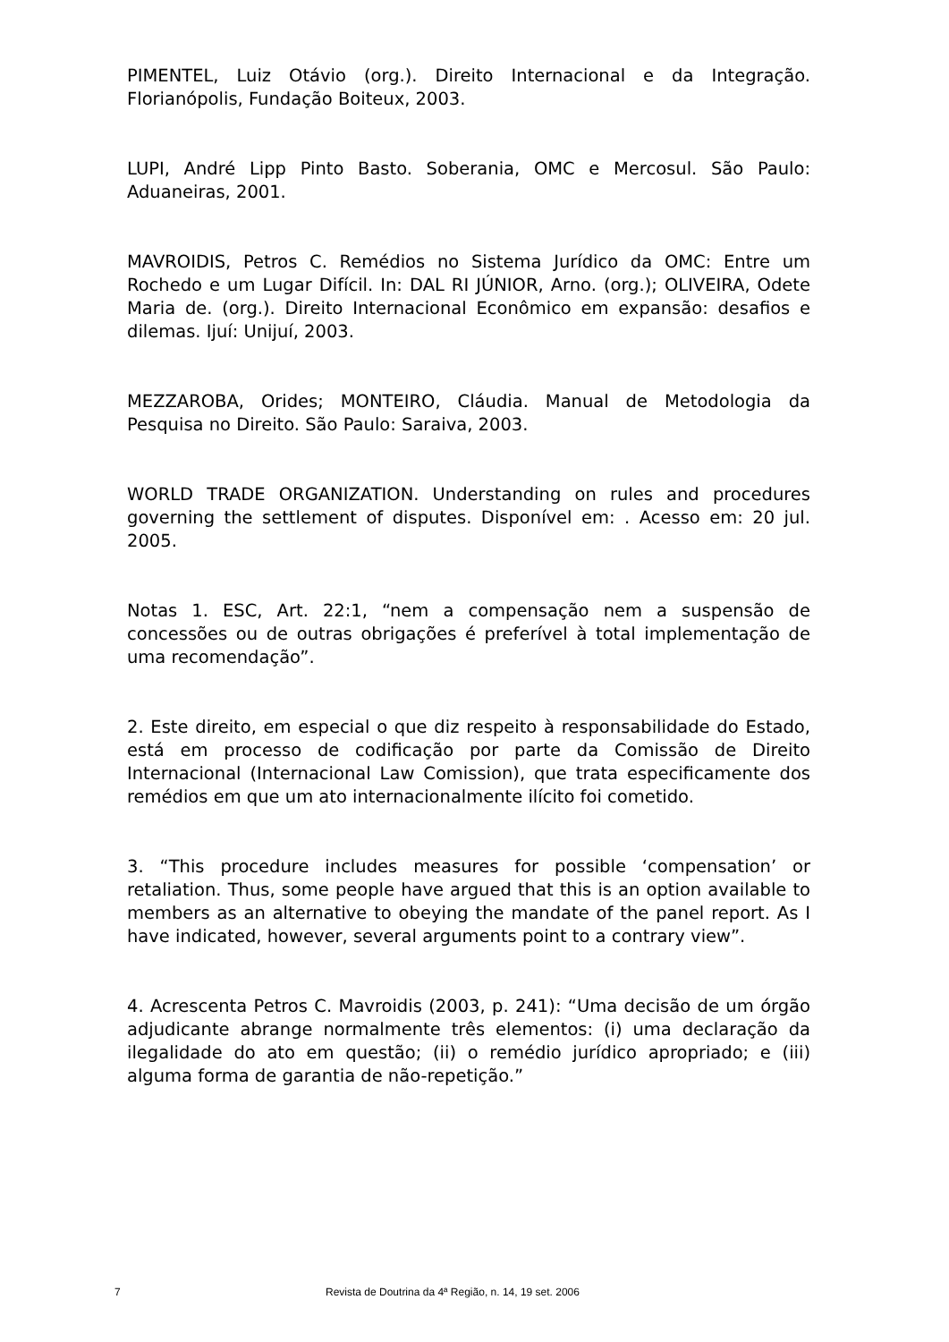PIMENTEL, Luiz Otávio (org.). Direito Internacional e da Integração. Florianópolis, Fundação Boiteux, 2003.
LUPI, André Lipp Pinto Basto. Soberania, OMC e Mercosul. São Paulo: Aduaneiras, 2001.
MAVROIDIS, Petros C. Remédios no Sistema Jurídico da OMC: Entre um Rochedo e um Lugar Difícil. In: DAL RI JÚNIOR, Arno. (org.); OLIVEIRA, Odete Maria de. (org.). Direito Internacional Econômico em expansão: desafios e dilemas. Ijuí: Unijuí, 2003.
MEZZAROBA, Orides; MONTEIRO, Cláudia. Manual de Metodologia da Pesquisa no Direito. São Paulo: Saraiva, 2003.
WORLD TRADE ORGANIZATION. Understanding on rules and procedures governing the settlement of disputes. Disponível em: . Acesso em: 20 jul. 2005.
Notas 1. ESC, Art. 22:1, “nem a compensação nem a suspensão de concessões ou de outras obrigações é preferível à total implementação de uma recomendação”.
2. Este direito, em especial o que diz respeito à responsabilidade do Estado, está em processo de codificação por parte da Comissão de Direito Internacional (Internacional Law Comission), que trata especificamente dos remédios em que um ato internacionalmente ilícito foi cometido.
3. “This procedure includes measures for possible ‘compensation’ or retaliation. Thus, some people have argued that this is an option available to members as an alternative to obeying the mandate of the panel report. As I have indicated, however, several arguments point to a contrary view”.
4. Acrescenta Petros C. Mavroidis (2003, p. 241): “Uma decisão de um órgão adjudicante abrange normalmente três elementos: (i) uma declaração da ilegalidade do ato em questão; (ii) o remédio jurídico apropriado; e (iii) alguma forma de garantia de não-repetição.”
7 Revista de Doutrina da 4ª Região, n. 14, 19 set. 2006